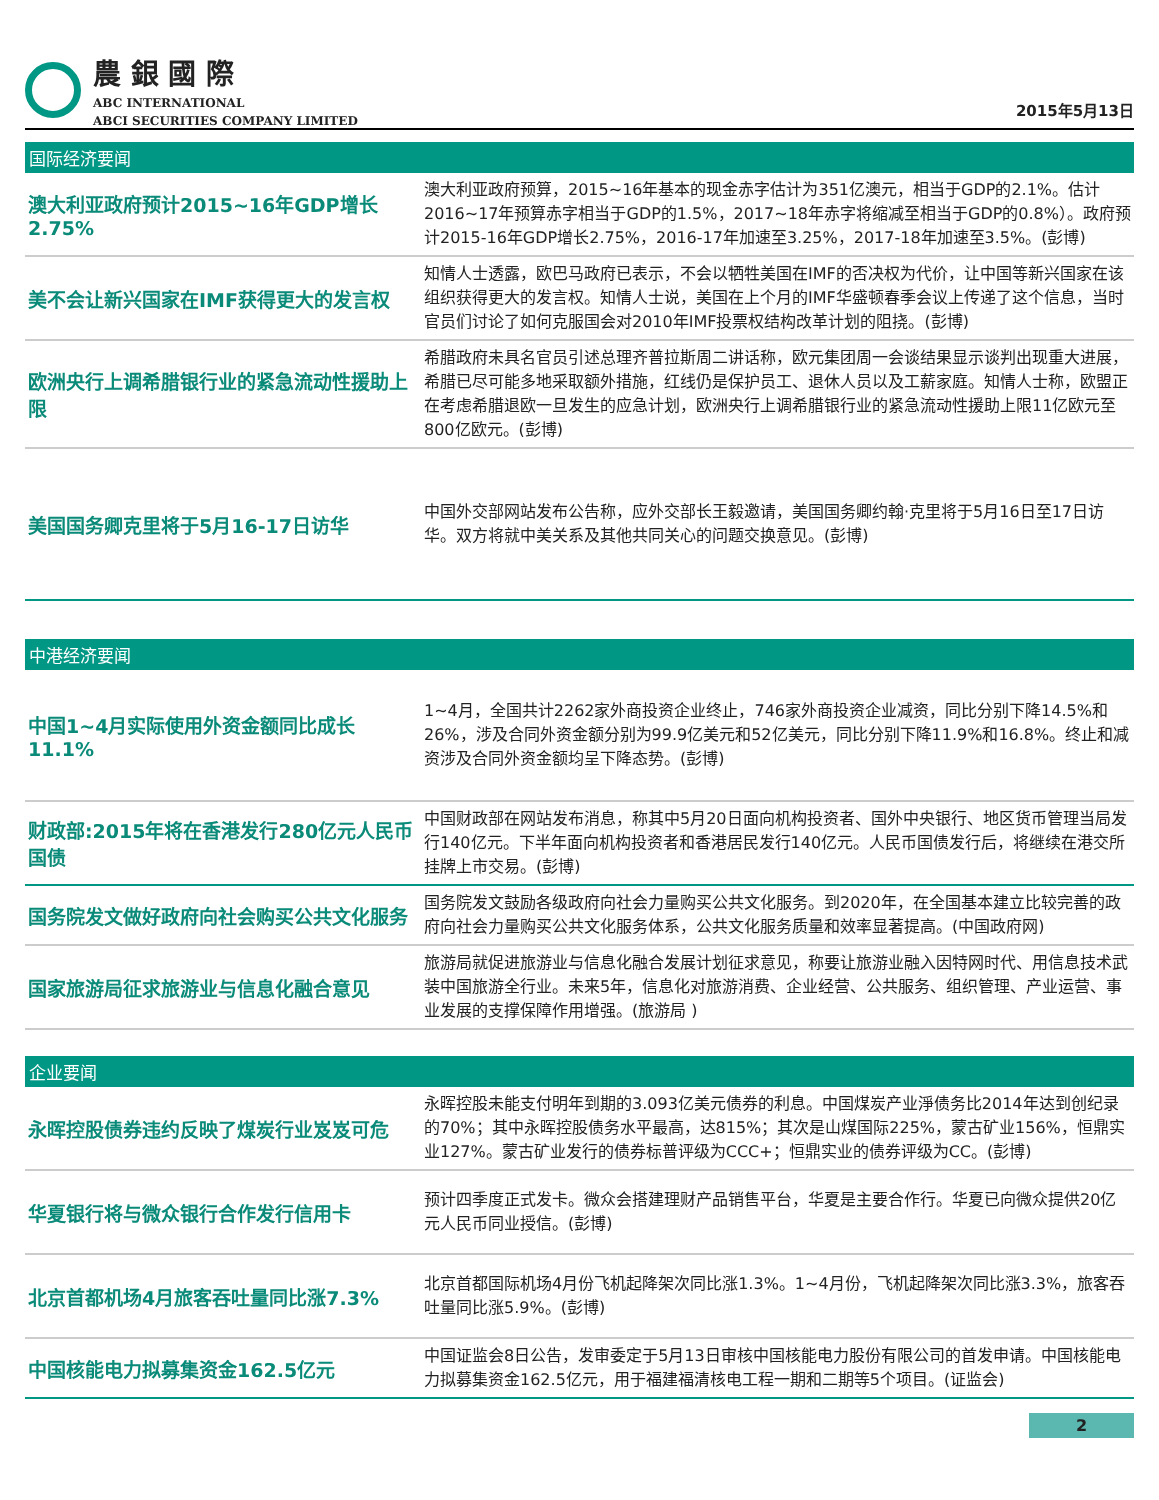農 銀 國 際
ABC INTERNATIONAL
ABCI SECURITIES COMPANY LIMITED
2015年5月13日
国际经济要闻
| 澳大利亚政府预计2015~16年GDP增长2.75% | 澳大利亚政府预算，2015~16年基本的现金赤字估计为351亿澳元，相当于GDP的2.1%。估计2016~17年预算赤字相当于GDP的1.5%，2017~18年赤字将缩减至相当于GDP的0.8%）。政府预计2015-16年GDP增长2.75%，2016-17年加速至3.25%，2017-18年加速至3.5%。(彭博) |
| 美不会让新兴国家在IMF获得更大的发言权 | 知情人士透露，欧巴马政府已表示，不会以牺牲美国在IMF的否决权为代价，让中国等新兴国家在该组织获得更大的发言权。知情人士说，美国在上个月的IMF华盛顿春季会议上传递了这个信息，当时官员们讨论了如何克服国会对2010年IMF投票权结构改革计划的阻挠。(彭博) |
| 欧洲央行上调希腊银行业的紧急流动性援助上限 | 希腊政府未具名官员引述总理齐普拉斯周二讲话称，欧元集团周一会谈结果显示谈判出现重大进展，希腊已尽可能多地采取额外措施，红线仍是保护员工、退休人员以及工薪家庭。知情人士称，欧盟正在考虑希腊退欧一旦发生的应急计划，欧洲央行上调希腊银行业的紧急流动性援助上限11亿欧元至800亿欧元。(彭博) |
| 美国国务卿克里将于5月16-17日访华 | 中国外交部网站发布公告称，应外交部长王毅邀请，美国国务卿约翰·克里将于5月16日至17日访华。双方将就中美关系及其他共同关心的问题交换意见。(彭博) |
中港经济要闻
| 中国1~4月实际使用外资金额同比成长11.1% | 1~4月，全国共计2262家外商投资企业终止，746家外商投资企业减资，同比分别下降14.5%和26%，涉及合同外资金额分别为99.9亿美元和52亿美元，同比分别下降11.9%和16.8%。终止和减资涉及合同外资金额均呈下降态势。(彭博) |
| 财政部:2015年将在香港发行280亿元人民币国债 | 中国财政部在网站发布消息，称其中5月20日面向机构投资者、国外中央银行、地区货币管理当局发行140亿元。下半年面向机构投资者和香港居民发行140亿元。人民币国债发行后，将继续在港交所挂牌上市交易。(彭博) |
| 国务院发文做好政府向社会购买公共文化服务 | 国务院发文鼓励各级政府向社会力量购买公共文化服务。到2020年，在全国基本建立比较完善的政府向社会力量购买公共文化服务体系，公共文化服务质量和效率显著提高。(中国政府网) |
| 国家旅游局征求旅游业与信息化融合意见 | 旅游局就促进旅游业与信息化融合发展计划征求意见，称要让旅游业融入因特网时代、用信息技术武装中国旅游全行业。未来5年，信息化对旅游消费、企业经营、公共服务、组织管理、产业运营、事业发展的支撑保障作用增强。(旅游局 ) |
企业要闻
| 永晖控股债券违约反映了煤炭行业岌岌可危 | 永晖控股未能支付明年到期的3.093亿美元债券的利息。中国煤炭产业淨债务比2014年达到创纪录的70%；其中永晖控股债务水平最高，达815%；其次是山煤国际225%，蒙古矿业156%，恒鼎实业127%。蒙古矿业发行的债券标普评级为CCC+；恒鼎实业的债券评级为CC。(彭博) |
| 华夏银行将与微众银行合作发行信用卡 | 预计四季度正式发卡。微众会搭建理财产品销售平台，华夏是主要合作行。华夏已向微众提供20亿元人民币同业授信。(彭博) |
| 北京首都机场4月旅客吞吐量同比涨7.3% | 北京首都国际机场4月份飞机起降架次同比涨1.3%。1~4月份，飞机起降架次同比涨3.3%，旅客吞吐量同比涨5.9%。(彭博) |
| 中国核能电力拟募集资金162.5亿元 | 中国证监会8日公告，发审委定于5月13日审核中国核能电力股份有限公司的首发申请。中国核能电力拟募集资金162.5亿元，用于福建福清核电工程一期和二期等5个项目。(证监会) |
2